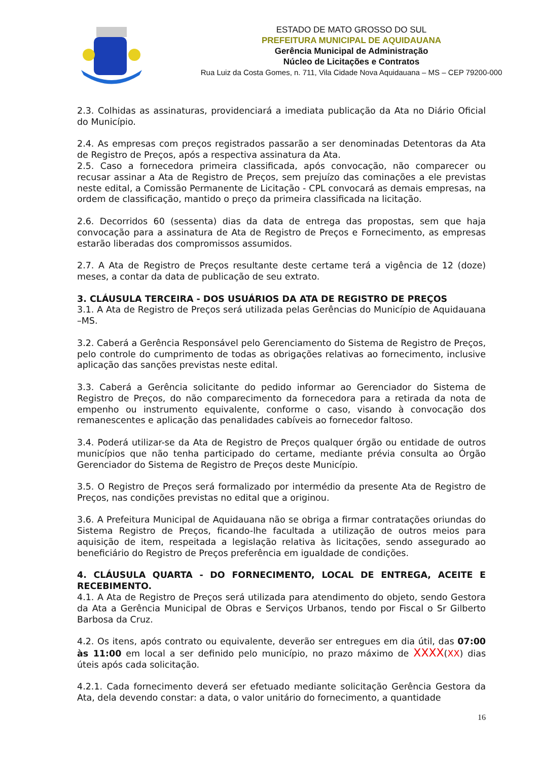ESTADO DE MATO GROSSO DO SUL
PREFEITURA MUNICIPAL DE AQUIDAUANA
Gerência Municipal de Administração
Núcleo de Licitações e Contratos
Rua Luiz da Costa Gomes, n. 711, Vila Cidade Nova Aquidauana – MS – CEP 79200-000
2.3. Colhidas as assinaturas, providenciará a imediata publicação da Ata no Diário Oficial do Município.
2.4. As empresas com preços registrados passarão a ser denominadas Detentoras da Ata de Registro de Preços, após a respectiva assinatura da Ata.
2.5. Caso a fornecedora primeira classificada, após convocação, não comparecer ou recusar assinar a Ata de Registro de Preços, sem prejuízo das cominações a ele previstas neste edital, a Comissão Permanente de Licitação - CPL convocará as demais empresas, na ordem de classificação, mantido o preço da primeira classificada na licitação.
2.6. Decorridos 60 (sessenta) dias da data de entrega das propostas, sem que haja convocação para a assinatura de Ata de Registro de Preços e Fornecimento, as empresas estarão liberadas dos compromissos assumidos.
2.7. A Ata de Registro de Preços resultante deste certame terá a vigência de 12 (doze) meses, a contar da data de publicação de seu extrato.
3. CLÁUSULA TERCEIRA - DOS USUÁRIOS DA ATA DE REGISTRO DE PREÇOS
3.1. A Ata de Registro de Preços será utilizada pelas Gerências do Município de Aquidauana –MS.
3.2. Caberá a Gerência Responsável pelo Gerenciamento do Sistema de Registro de Preços, pelo controle do cumprimento de todas as obrigações relativas ao fornecimento, inclusive aplicação das sanções previstas neste edital.
3.3. Caberá a Gerência solicitante do pedido informar ao Gerenciador do Sistema de Registro de Preços, do não comparecimento da fornecedora para a retirada da nota de empenho ou instrumento equivalente, conforme o caso, visando à convocação dos remanescentes e aplicação das penalidades cabíveis ao fornecedor faltoso.
3.4. Poderá utilizar-se da Ata de Registro de Preços qualquer órgão ou entidade de outros municípios que não tenha participado do certame, mediante prévia consulta ao Órgão Gerenciador do Sistema de Registro de Preços deste Município.
3.5. O Registro de Preços será formalizado por intermédio da presente Ata de Registro de Preços, nas condições previstas no edital que a originou.
3.6. A Prefeitura Municipal de Aquidauana não se obriga a firmar contratações oriundas do Sistema Registro de Preços, ficando-lhe facultada a utilização de outros meios para aquisição de item, respeitada a legislação relativa às licitações, sendo assegurado ao beneficiário do Registro de Preços preferência em igualdade de condições.
4. CLÁUSULA QUARTA - DO FORNECIMENTO, LOCAL DE ENTREGA, ACEITE E RECEBIMENTO.
4.1. A Ata de Registro de Preços será utilizada para atendimento do objeto, sendo Gestora da Ata a Gerência Municipal de Obras e Serviços Urbanos, tendo por Fiscal o Sr Gilberto Barbosa da Cruz.
4.2. Os itens, após contrato ou equivalente, deverão ser entregues em dia útil, das 07:00 às 11:00 em local a ser definido pelo município, no prazo máximo de XXXX(XX) dias úteis após cada solicitação.
4.2.1. Cada fornecimento deverá ser efetuado mediante solicitação Gerência Gestora da Ata, dela devendo constar: a data, o valor unitário do fornecimento, a quantidade
16